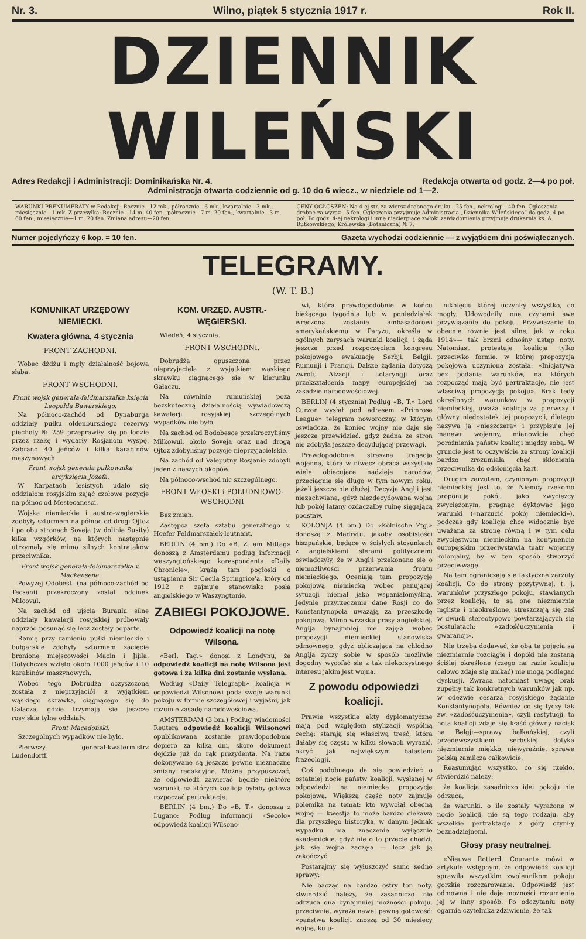Nr. 3. Wilno, piątek 5 stycznia 1917 r. Rok II.
DZIENNIK WILEŃSKI
Adres Redakcji i Administracji: Dominikańska Nr. 4. Redakcja otwarta od godz. 2—4 po poł.
Administracja otwarta codziennie od g. 10 do 6 wiecz., w niedziele od 1—2.
WARUNKI PRENUMERATY w Redakcji: Rocznie—12 mk., półrocznie—6 mk., kwartalnie—3 mk., miesięcznie—1 mk. Z przesyłką: Rocznie—14 m. 40 fen., półrocznie—7 m. 20 fen., kwartalnie—3 m. 60 fen., miesięcznie—1 m. 20 fen. Zmiana adresu—20 fen.
CENY OGŁOSZEŃ: Na 4-ej str. za wiersz drobnego druku—25 fen., nekrologi—40 fen. Ogłoszenia drobne za wyraz—5 fen. Ogłoszenia przyjmuje Administracja „Dziennika Wileńskiego” do godz. 4 po poł. Po godz. 4-ej nekrologi i inne niecierpiące zwłoki zawiadomienia przyjmuje drukarnia ks. A. Rutkowskiego, Królewska (Botaniczna) № 7.
Numer pojedyńczy 6 kop. = 10 fen. Gazeta wychodzi codziennie — z wyjątkiem dni poświątecznych.
TELEGRAMY.
(W. T. B.)
KOMUNIKAT URZĘDOWY NIEMIECKI.
Kwatera główna, 4 stycznia
FRONT ZACHODNI.
Wobec dżdżu i mgły działalność bojowa słaba.
FRONT WSCHODNI.
Front wojsk generała-feldmarszałka księcia Leopolda Bawarskiego.
Na północo-zachód od Dynaburga oddziały pułku oldenburskiego rezerwy piechoty № 259 przeprawiły się po lodzie przez rzekę i wydarły Rosjanom wyspę. Zabrano 40 jeńców i kilka karabinów maszynowych.
Front wojsk generała pułkownika arcyksięcia Józefa.
W Karpatach lesistych udało się oddziałom rosyjskim zająć czołowe pozycje na północ od Mestecanesci.
Wojska niemieckie i austro-węgierskie zdobyły szturmem na północ od drogi Ojtoz i po obu stronach Sovejа (w dolinie Susity) kilka wzgórków, na których następnie utrzymały się mimo silnych kontrataków przeciwnika.
Front wojsk generała-feldmarszałka v. Mackensena.
Powyżej Odobesti (na północo-zachód od Tecsani) przekroczony został odcinek Milcovul.
Na zachód od ujścia Buraulu silne oddziały kawalerji rosyjskiej próbowały naprzód posunąć się lecz zostały odparte.
Ramię przy ramieniu pułki niemieckie i bułgarskie zdobyły szturmem zacięcie bronione miejscowości Macin i Jijila. Dotychczas wzięto około 1000 jeńców i 10 karabinów maszynowych.
Wobec tego Dobrudża oczyszczona została z nieprzyjaciół z wyjątkiem wąskiego skrawka, ciągnącego się do Galacza, gdzie trzymają się jeszcze rosyjskie tylne oddziały.
Front Macedoński.
Szczególnych wypadków nie było.
Pierwszy generał-kwatermistrz Ludendorff.
KOM. URZĘD. AUSTR.-WĘGIERSKI.
Wiedeń, 4 stycznia.
FRONT WSCHODNI.
Dobrudża opuszczona przez nieprzyjaciela z wyjątkiem wąskiego skrawku ciągnącego się w kierunku Gałaczu.
Na równinie rumuńskiej poza bezskuteczną działalnością wywiadowczą kawalerji rosyjskiej szczególnych wypadków nie było.
Na zachód od Bodobesce przekroczyliśmy Milkowul, około Soveja oraz nad drogą Ojtoz zdobyliśmy pozycje nieprzyjacielskie.
Na zachód od Valeputny Rosjanie zdobyli jeden z naszych okopów.
Na północo-wschód nic szczególnego.
FRONT WŁOSKI i POŁUDNIOWO-WSCHODNI
Bez zmian.
Zastępca szefa sztabu generalnego v. Hoefer Feldmarszałek-leutnant.
BERLIN (4 bm.) Do «B. Z. am Mittag» donoszą z Amsterdamu podług informacji waszyngtońskiego korespondenta «Daily Chronicle», krążą tam pogłoski o ustąpieniu Sir Cecila Springrice'a, który od 1912 r. zajmuje stanowisko posła angielskiego w Waszyngtonie.
ZABIEGI POKOJOWE.
Odpowiedź koalicji na notę Wilsona.
«Berl. Tag.» donosi z Londynu, że odpowiedź koalicji na notę Wilsona jest gotowa i za kilka dni zostanie wysłana.
Według «Daily Telegraph» koalicja w odpowiedzi Wilsonowi poda swoje warunki pokoju w formie szczegółowej i wyjaśni, jak rozumie zasadę narodowościową.
AMSTERDAM (3 bm.) Podług wiadomości Reutera odpowiedź koalicji Wilsonowi opublikowana zostanie prawdopodobnie dopiero za kilka dni, skoro dokument dojdzie już do rąk prezydenta. Na razie dokonywane są jeszcze pewne nieznaczne zmiany redakcyjne. Można przypuszczać, że odpowiedź zawierać będzie niektóre warunki, na których koalicja byłaby gotowa rozpocząć pertraktacje.
BERLIN (4 bm.) Do «B. T.» donoszą z Lugano: Podług informacji «Secolo» odpowiedź koalicji Wilsono-
wi, która prawdopodobnie w końcu bieżącego tygodnia lub w poniedziałek wręczona zostanie ambasadorowi amerykańskiemu w Paryżu, określa w ogólnych zarysach warunki koalicji, i żąda jeszcze przed rozpoczęciem kongresu pokojowego ewakuację Serbji, Belgji, Rumunji i Francji. Dalsze żądania dotyczą zwrotu Alzacji i Lotaryngji oraz przekształcenia mapy europejskiej na zasadzie narodowościowej.
BERLIN (4 stycznia) Podług «B. T.» Lord Curzon wysłał pod adresem «Primrose League» telegram noworoczny, w którym oświadcza, że koniec wojny nie daje się jeszcze przewidzieć, gdyż żadna ze stron nie zdobyła jeszcze decydującej przewagi.
Prawdopodobnie straszna tragedja wojenna, która w niwecz obraca wszystkie wiele obiecujące nadzieje narodów, przeciągnie się długo w tym nowym roku, jeżeli jeszcze nie dłużej. Decyzja Anglji jest niezachwiana, gdyż niezdecydowana wojna lub pokój łatany ozdaczałby ruinę sięgającą podstaw.
KOLONJA (4 bm.) Do «Kölnische Ztg.» donoszą z Madrytu, jakoby osobistości hiszpańskie, będące w ścisłych stosunkach z angielskiemi sferami politycznemi oświadczyły, że w Anglji przekonano się o niemożliwości przerwania frontu niemieckiego. Oceniają tam propozycję pokojową niemiecką wobec panującej sytuacji niemal jako wspaniałomyślną. Jedynie przyrzeczenie dane Rosji co do Konstantynopola uważają za przeszkodę pokojową. Mimo wrzasku prasy angielskiej, Anglja bynajmniej nie zajęła wobec propozycji niemieckiej stanowiska odmownego, gdyż obliczająca na chłodno Anglja życzy sobie w sposób możliwie dogodny wycofać się z tak niekorzystnego interesu jakim jest wojna.
Z powodu odpowiedzi koalicji.
Prawie wszystkie akty dyplomatyczne mają pod względem stylizacji wspólną cechę: starają się właściwą treść, która dałaby się często w kilku słowach wyrazić, okryć jak największym balastem frazeologji.
Coś podobnego da się powiedzieć o ostatniej nocie państw koalicji, wysłanej w odpowiedzi na niemiecką propozycję pokojową. Większą część noty zajmuje polemika na temat: kto wywołał obecną wojnę — kwestja to może bardzo ciekawa dla przyszłego historyka, w danym jednak wypadku ma znaczenie wyłącznie akademickie, gdyż nie o to przecie chodzi, jak się wojna zaczęła — lecz jak ją zakończyć.
Postarajmy się wyłuszczyć samo sedno sprawy:
Nie bacząc na bardzo ostry ton noty, stwierdzić należy, że zasadniczo nie odrzuca ona bynajmniej możności pokoju, przeciwnie, wyraża nawet pewną gotowość: «państwa koalicji znoszą od 30 miesięcy wojnę, ku u-
niknięciu której uczyniły wszystko, co mogły. Udowodniły one czynami swe przywiązanie do pokoju. Przywiązanie to obecnie równie jest silne, jak w roku 1914»— tak brzmi odnośny ustęp noty. Natomiast protestuje koalicja tylko przeciwko formie, w której propozycja pokojowa uczyniona została: «Inicjatywa bez podania warunków, na których rozpocząć mają być pertraktacje, nie jest właściwą propozycją pokoju». Brak tedy określonych warunków w propozycji niemieckiej, uważa koalicja za pierwszy i główny niedostatek tej propozycji, dlatego nazywa ją «nieszczerą» i przypisuje jej manewr wojenny, mianowicie chęć poróżnienia państw koalicji między sobą. W gruncie jest to oczywiście ze strony koalicji bardzo zrozumiała chęć skłonienia przeciwnika do odsłonięcia kart.
Drugim zarzutem, czynionym propozycji niemieckiej jest to, że Niemcy rzekomo proponują pokój, jako zwycięzcy zwyciężonym, pragnąc dyktować jego warunki («narzucić pokój niemiecki»), podczas gdy koalicja chce widocznie być uważana za stronę równą i w tym celu zwycięstwom niemieckim na kontynencie europejskim przeciwstawia teatr wojenny kolonjalny, by w ten sposób stworzyć przeciwwagę.
Na tem ograniczają się faktyczne zarzuty koalicji. Co do strony pozytywnej, t. j. warunków przyszłego pokoju, stawianych przez koalicję, to są one niezmiernie mgliste i nieokreślone, streszczają się zaś w dwuch stereotypowo powtarzających się postulatach: «zadośćuczynienia i gwarancji».
Nie trzeba dodawać, że oba te pojęcia są niezmiernie rozciągłe i dopóki nie zostaną ściślej określone (czego na razie koalicja celowo zdaje się unikać) nie mogą podlegać dyskusji. Zwraca natomiast uwagę brak zupełny tak konkretnych warunków jak np. w odezwie cesarza rosyjskiego żądanie Konstantynopola. Również co się tyczy tak zw. «zadośćuczynienia», czyli restytucji, to nota koalicji zdaje się kłaść główny nacisk na Belgji—sprawy bałkańskiej, czyli przedewszystkiem serbskiej dotyka niezmiernie miękko, niewyraźnie, sprawę polską zamilcza całkowicie.
Reasumując wszystko, co się rzekło, stwierdzić należy:
że koalicja zasadniczo idei pokoju nie odrzuca,
że warunki, o ile zostały wyrażone w nocie koalicji, nie są tego rodzaju, aby wszelkie pertraktacje z góry czyniły beznadziejnemi.
Głosy prasy neutralnej.
«Nieuwe Rotterd. Courant» mówi w artykule wstępnym, że odpowiedź koalicji sprawiła wszystkim zwolennikom pokoju gorzkie rozczarowanie. Odpowiedź jest odmowna i nie daje możności rozumienia jej w inny sposób. Po odczytaniu noty ogarnia czytelnika zdziwienie, że tak